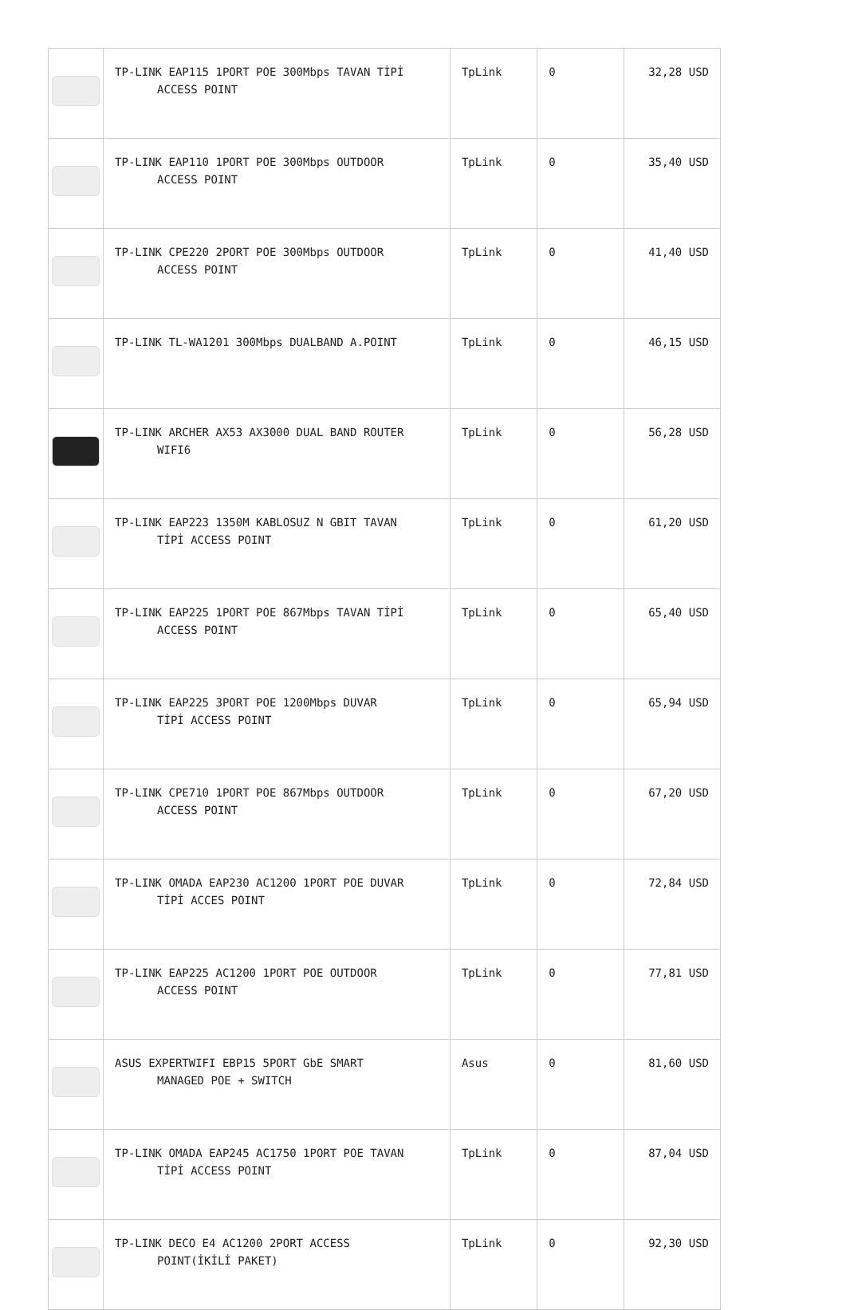| | TP-LINK EAP115 1PORT POE 300Mbps TAVAN TİPİ ACCESS POINT | TpLink | 0 | 32,28 USD |
| | TP-LINK EAP110 1PORT POE 300Mbps OUTDOOR ACCESS POINT | TpLink | 0 | 35,40 USD |
| | TP-LINK CPE220 2PORT POE 300Mbps OUTDOOR ACCESS POINT | TpLink | 0 | 41,40 USD |
| | TP-LINK TL-WA1201 300Mbps DUALBAND A.POINT | TpLink | 0 | 46,15 USD |
| | TP-LINK ARCHER AX53 AX3000 DUAL BAND ROUTER WIFI6 | TpLink | 0 | 56,28 USD |
| | TP-LINK EAP223 1350M KABLOSUZ N GBIT TAVAN TİPİ ACCESS POINT | TpLink | 0 | 61,20 USD |
| | TP-LINK EAP225 1PORT POE 867Mbps TAVAN TİPİ ACCESS POINT | TpLink | 0 | 65,40 USD |
| | TP-LINK EAP225 3PORT POE 1200Mbps DUVAR TİPİ ACCESS POINT | TpLink | 0 | 65,94 USD |
| | TP-LINK CPE710 1PORT POE 867Mbps OUTDOOR ACCESS POINT | TpLink | 0 | 67,20 USD |
| | TP-LINK OMADA EAP230 AC1200 1PORT POE DUVAR TİPİ ACCES POINT | TpLink | 0 | 72,84 USD |
| | TP-LINK EAP225 AC1200 1PORT POE OUTDOOR ACCESS POINT | TpLink | 0 | 77,81 USD |
| | ASUS EXPERTWIFI EBP15 5PORT GbE SMART MANAGED POE + SWITCH | Asus | 0 | 81,60 USD |
| | TP-LINK OMADA EAP245 AC1750 1PORT POE TAVAN TİPİ ACCESS POINT | TpLink | 0 | 87,04 USD |
| | TP-LINK DECO E4 AC1200 2PORT ACCESS POINT(İKİLİ PAKET) | TpLink | 0 | 92,30 USD |